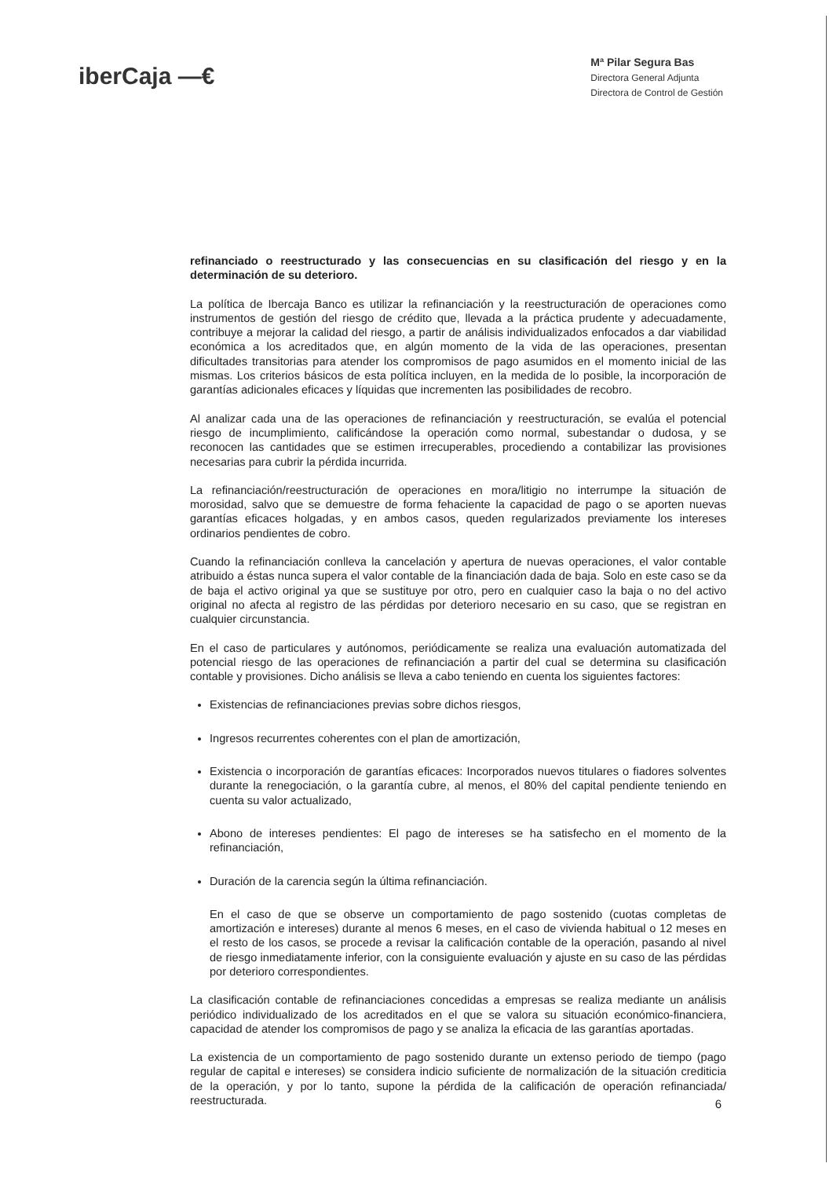iberCaja —€
Mª Pilar Segura Bas
Directora General Adjunta
Directora de Control de Gestión
refinanciado o reestructurado y las consecuencias en su clasificación del riesgo y en la determinación de su deterioro.
La política de Ibercaja Banco es utilizar la refinanciación y la reestructuración de operaciones como instrumentos de gestión del riesgo de crédito que, llevada a la práctica prudente y adecuadamente, contribuye a mejorar la calidad del riesgo, a partir de análisis individualizados enfocados a dar viabilidad económica a los acreditados que, en algún momento de la vida de las operaciones, presentan dificultades transitorias para atender los compromisos de pago asumidos en el momento inicial de las mismas. Los criterios básicos de esta política incluyen, en la medida de lo posible, la incorporación de garantías adicionales eficaces y líquidas que incrementen las posibilidades de recobro.
Al analizar cada una de las operaciones de refinanciación y reestructuración, se evalúa el potencial riesgo de incumplimiento, calificándose la operación como normal, subestandar o dudosa, y se reconocen las cantidades que se estimen irrecuperables, procediendo a contabilizar las provisiones necesarias para cubrir la pérdida incurrida.
La refinanciación/reestructuración de operaciones en mora/litigio no interrumpe la situación de morosidad, salvo que se demuestre de forma fehaciente la capacidad de pago o se aporten nuevas garantías eficaces holgadas, y en ambos casos, queden regularizados previamente los intereses ordinarios pendientes de cobro.
Cuando la refinanciación conlleva la cancelación y apertura de nuevas operaciones, el valor contable atribuido a éstas nunca supera el valor contable de la financiación dada de baja. Solo en este caso se da de baja el activo original ya que se sustituye por otro, pero en cualquier caso la baja o no del activo original no afecta al registro de las pérdidas por deterioro necesario en su caso, que se registran en cualquier circunstancia.
En el caso de particulares y autónomos, periódicamente se realiza una evaluación automatizada del potencial riesgo de las operaciones de refinanciación a partir del cual se determina su clasificación contable y provisiones. Dicho análisis se lleva a cabo teniendo en cuenta los siguientes factores:
Existencias de refinanciaciones previas sobre dichos riesgos,
Ingresos recurrentes coherentes con el plan de amortización,
Existencia o incorporación de garantías eficaces: Incorporados nuevos titulares o fiadores solventes durante la renegociación, o la garantía cubre, al menos, el 80% del capital pendiente teniendo en cuenta su valor actualizado,
Abono de intereses pendientes: El pago de intereses se ha satisfecho en el momento de la refinanciación,
Duración de la carencia según la última refinanciación.
En el caso de que se observe un comportamiento de pago sostenido (cuotas completas de amortización e intereses) durante al menos 6 meses, en el caso de vivienda habitual o 12 meses en el resto de los casos, se procede a revisar la calificación contable de la operación, pasando al nivel de riesgo inmediatamente inferior, con la consiguiente evaluación y ajuste en su caso de las pérdidas por deterioro correspondientes.
La clasificación contable de refinanciaciones concedidas a empresas se realiza mediante un análisis periódico individualizado de los acreditados en el que se valora su situación económico-financiera, capacidad de atender los compromisos de pago y se analiza la eficacia de las garantías aportadas.
La existencia de un comportamiento de pago sostenido durante un extenso periodo de tiempo (pago regular de capital e intereses) se considera indicio suficiente de normalización de la situación crediticia de la operación, y por lo tanto, supone la pérdida de la calificación de operación refinanciada/ reestructurada.
6